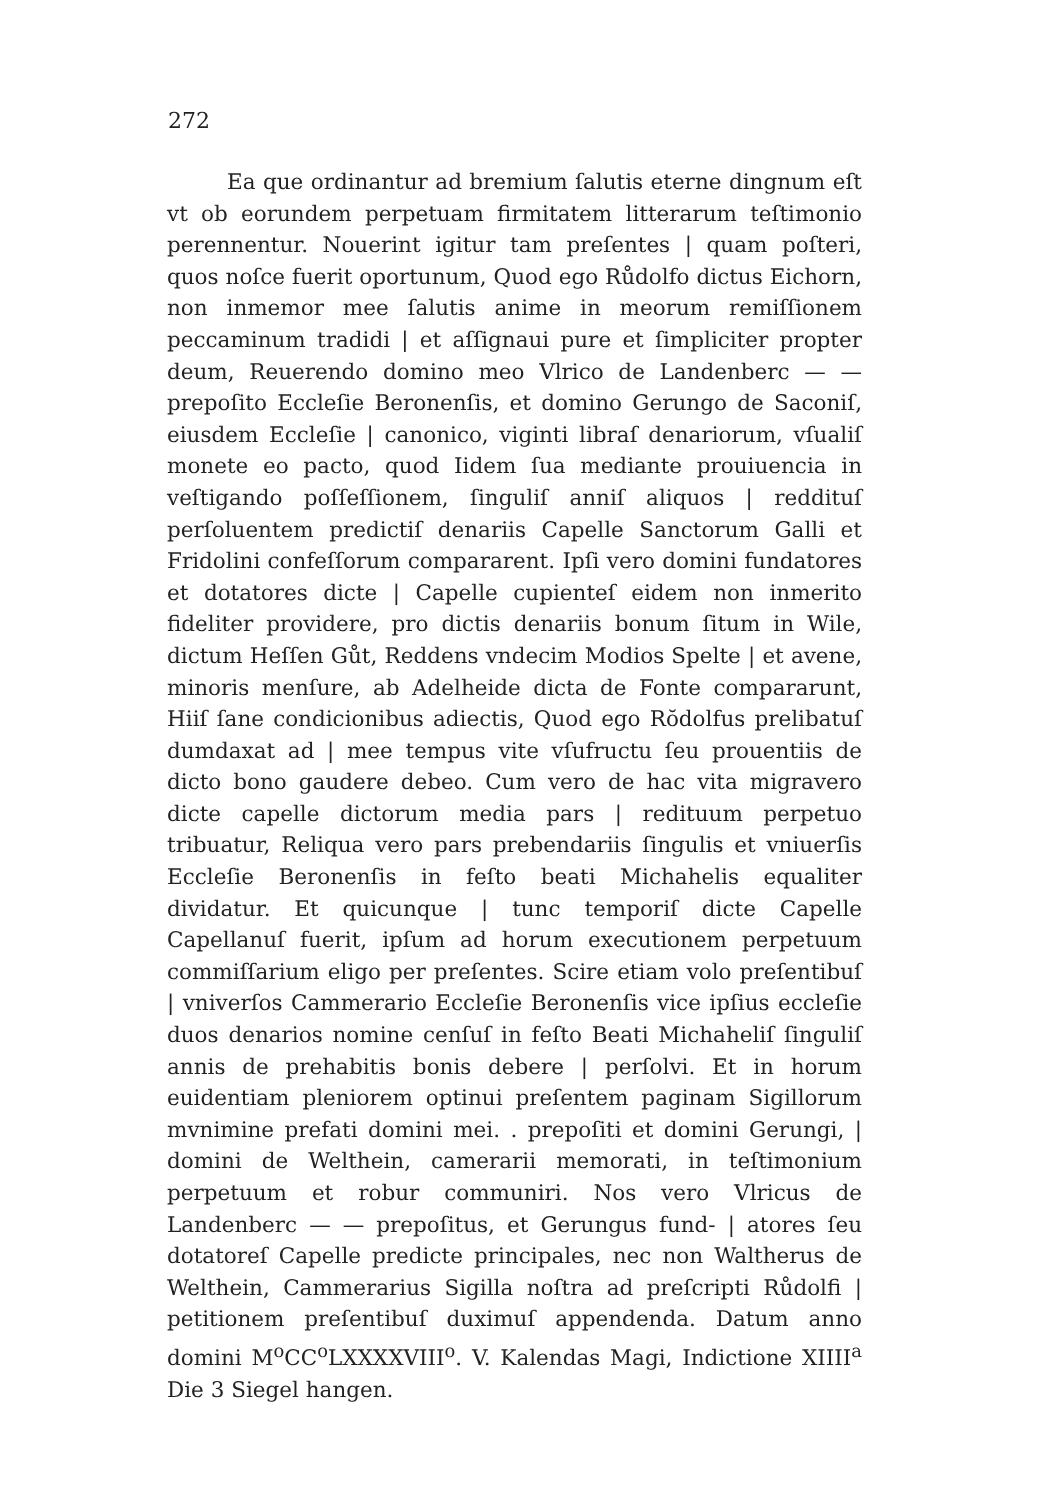272
Ea que ordinantur ad bremium ſalutis eterne dingnum eſt vt ob eorundem perpetuam firmitatem litterarum teſtimonio perennentur. Nouerint igitur tam preſentes | quam poſteri, quos noſce fuerit oportunum, Quod ego Růdolfo dictus Eichorn, non inmemor mee ſalutis anime in meorum remiſſionem peccaminum tradidi | et aſſignaui pure et ſimpliciter propter deum, Reuerendo domino meo Vlrico de Landenberc — — prepoſito Eccleſie Beronenſis, et domino Gerungo de Saconiſ, eiusdem Eccleſie | canonico, viginti libraſ denariorum, vſualiſ monete eo pacto, quod Iidem ſua mediante prouiuencia in veſtigando poſſeſſionem, ſinguliſ anniſ aliquos | reddituſ perſoluentem predictiſ denariis Capelle Sanctorum Galli et Fridolini confeſſorum compararent. Ipſi vero domini fundatores et dotatores dicte | Capelle cupienteſ eidem non inmerito fideliter providere, pro dictis denariis bonum ſitum in Wile, dictum Heſſen Gůt, Reddens vndecim Modios Spelte | et avene, minoris menſure, ab Adelheide dicta de Fonte compararunt, Hiiſ ſane condicionibus adiectis, Quod ego Rŏdolfus prelibatuſ dumdaxat ad | mee tempus vite vſufructu ſeu prouentiis de dicto bono gaudere debeo. Cum vero de hac vita migravero dicte capelle dictorum media pars | redituum perpetuo tribuatur, Reliqua vero pars prebendariis ſingulis et vniuerſis Eccleſie Beronenſis in feſto beati Michahelis equaliter dividatur. Et quicunque | tunc temporiſ dicte Capelle Capellanuſ fuerit, ipſum ad horum executionem perpetuum commiſſarium eligo per preſentes. Scire etiam volo preſentibuſ | vniverſos Cammerario Eccleſie Beronenſis vice ipſius eccleſie duos denarios nomine cenſuſ in feſto Beati Michaheliſ ſinguliſ annis de prehabitis bonis debere | perſolvi. Et in horum euidentiam pleniorem optinui preſentem paginam Sigillorum mvnimine prefati domini mei. . prepoſiti et domini Gerungi, | domini de Welthein, camerarii memorati, in teſtimonium perpetuum et robur communiri. Nos vero Vlricus de Landenberc — — prepoſitus, et Gerungus fund- | atores ſeu dotatoreſ Capelle predicte principales, nec non Waltherus de Welthein, Cammerarius Sigilla noſtra ad preſcripti Růdolfi | petitionem preſentibuſ duximuſ appendenda. Datum anno domini M<sup>o</sup>CC<sup>o</sup>LXXXXVIII<sup>o</sup>. V. Kalendas Magi, Indictione XIIII<sup>a</sup> Die 3 Siegel hangen.